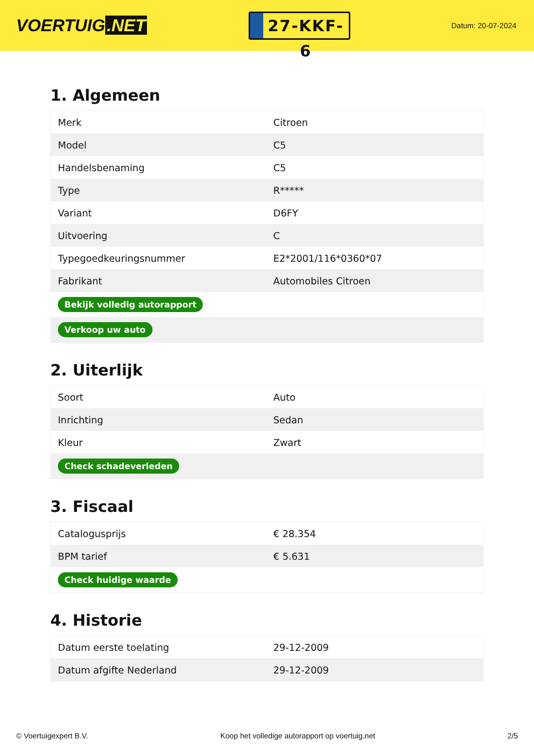VOERTUIG.NET
27-KKF-6
Datum: 20-07-2024
1. Algemeen
| Merk | Citroen |
| Model | C5 |
| Handelsbenaming | C5 |
| Type | R***** |
| Variant | D6FY |
| Uitvoering | C |
| Typegoedkeuringsnummer | E2*2001/116*0360*07 |
| Fabrikant | Automobiles Citroen |
| Bekijk volledig autorapport | |
| Verkoop uw auto | |
2. Uiterlijk
| Soort | Auto |
| Inrichting | Sedan |
| Kleur | Zwart |
| Check schadeverleden | |
3. Fiscaal
| Catalogusprijs | € 28.354 |
| BPM tarief | € 5.631 |
| Check huidige waarde | |
4. Historie
| Datum eerste toelating | 29-12-2009 |
| Datum afgifte Nederland | 29-12-2009 |
© Voertuigexpert B.V. Koop het volledige autorapport op voertuig.net 2/5